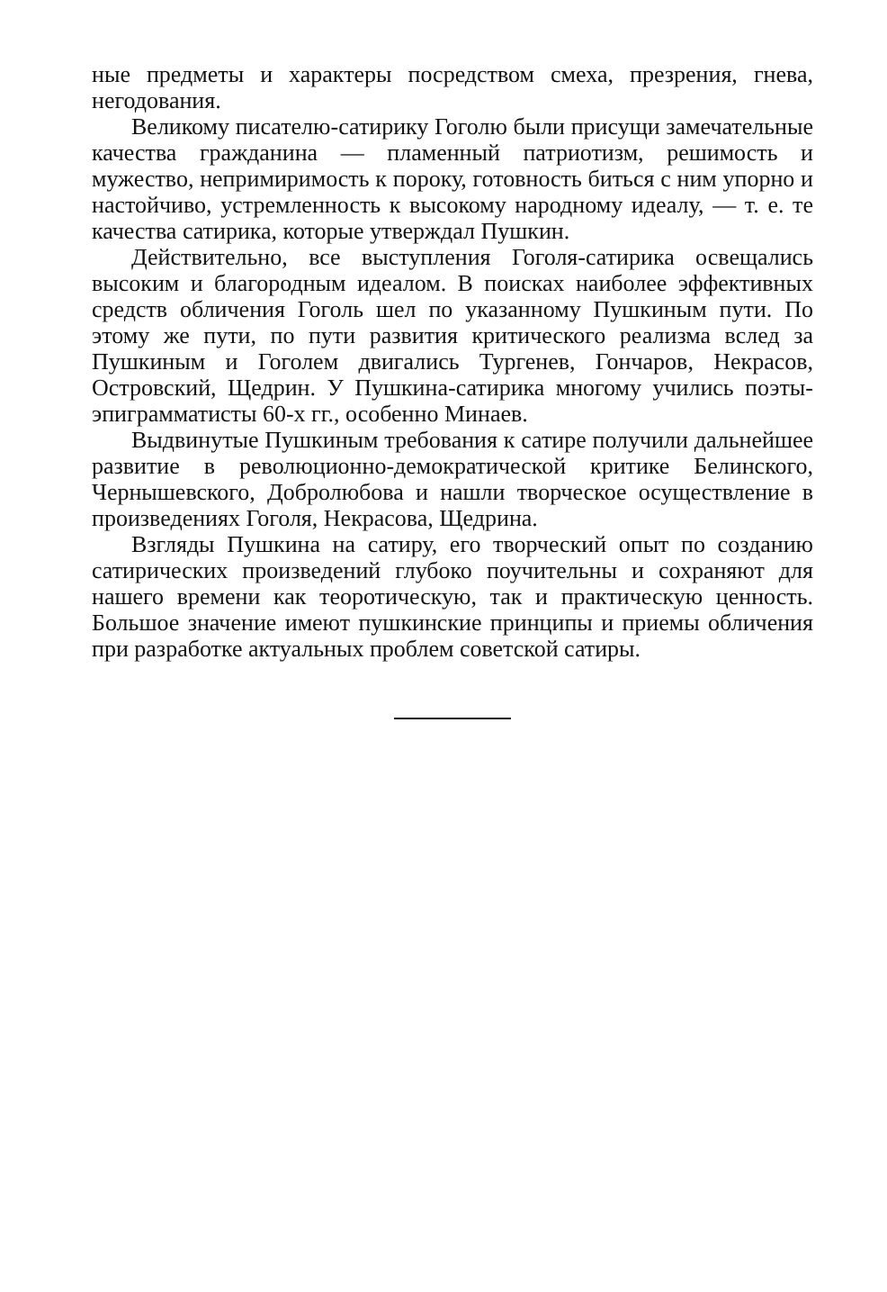ные предметы и характеры посредством смеха, презрения, гнева, негодования.
Великому писателю-сатирику Гоголю были присущи замечательные качества гражданина — пламенный патриотизм, решимость и мужество, непримиримость к пороку, готовность биться с ним упорно и настойчиво, устремленность к высокому народному идеалу, — т. е. те качества сатирика, которые утверждал Пушкин.
Действительно, все выступления Гоголя-сатирика освещались высоким и благородным идеалом. В поисках наиболее эффективных средств обличения Гоголь шел по указанному Пушкиным пути. По этому же пути, по пути развития критического реализма вслед за Пушкиным и Гоголем двигались Тургенев, Гончаров, Некрасов, Островский, Щедрин. У Пушкина-сатирика многому учились поэты-эпиграмматисты 60-х гг., особенно Минаев.
Выдвинутые Пушкиным требования к сатире получили дальнейшее развитие в революционно-демократической критике Белинского, Чернышевского, Добролюбова и нашли творческое осуществление в произведениях Гоголя, Некрасова, Щедрина.
Взгляды Пушкина на сатиру, его творческий опыт по созданию сатирических произведений глубоко поучительны и сохраняют для нашего времени как теоротическую, так и практическую ценность. Большое значение имеют пушкинские принципы и приемы обличения при разработке актуальных проблем советской сатиры.